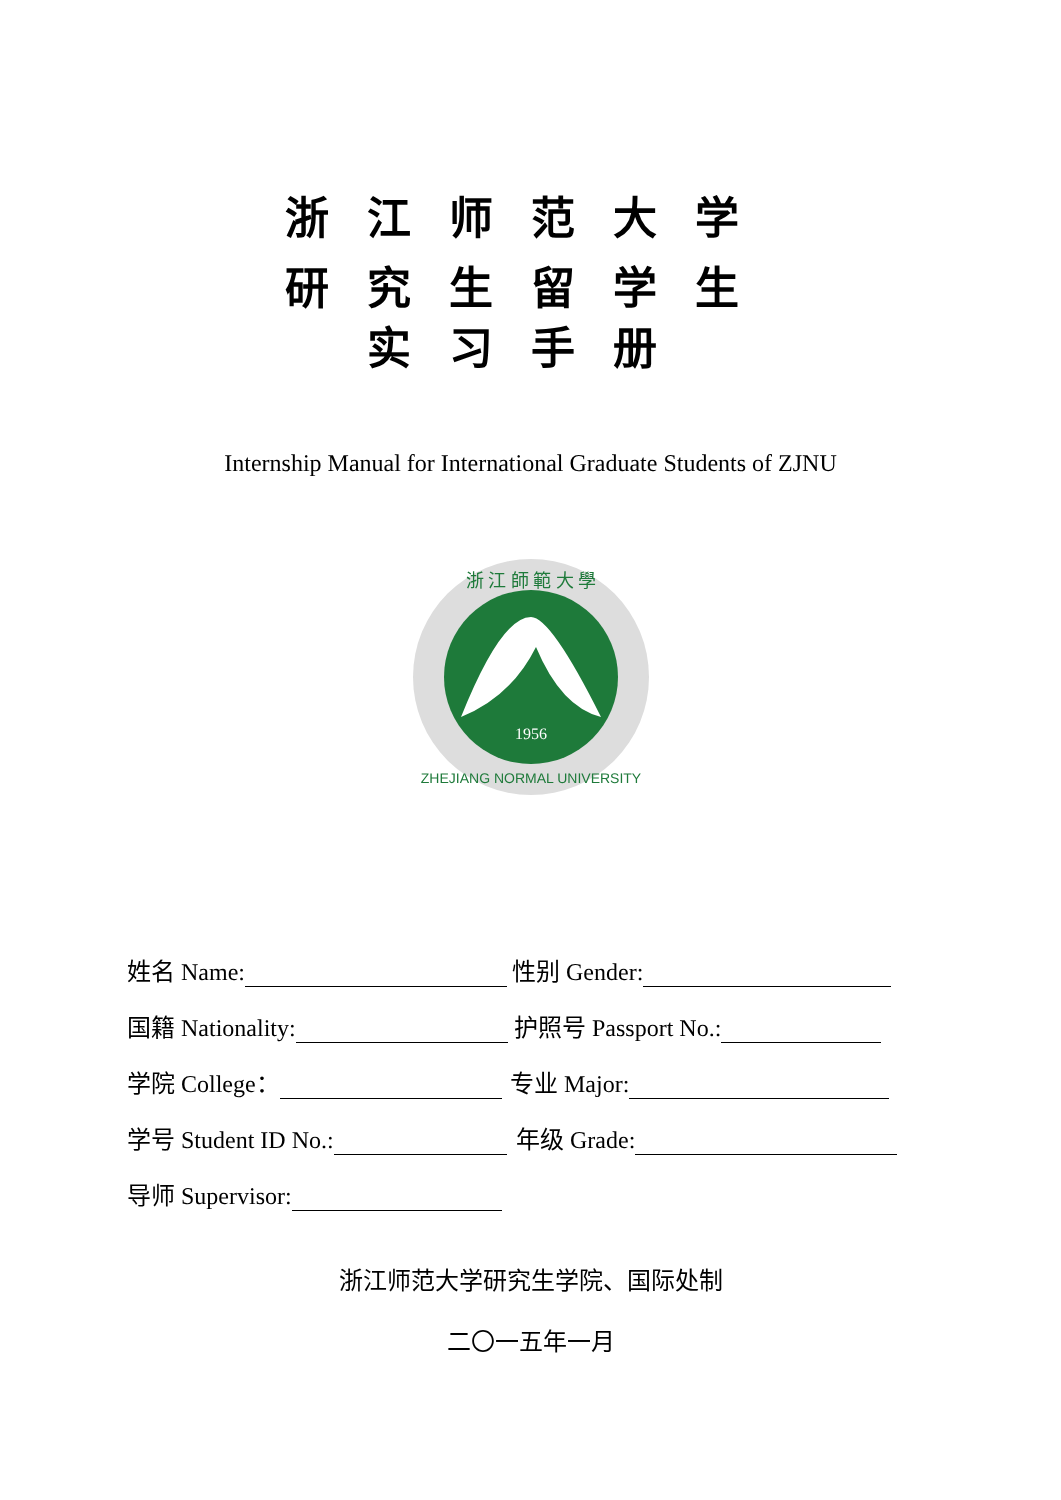浙江师范大学
研究生留学生
实习手册
Internship Manual for International Graduate Students of ZJNU
1956
ZHEJIANG NORMAL UNIVERSITY
浙 江 師 範 大 學
姓名 Name: 性别 Gender:
国籍 Nationality: 护照号 Passport No.:
学院 College： 专业 Major:
学号 Student ID No.: 年级 Grade:
导师 Supervisor:
浙江师范大学研究生学院、国际处制
二〇一五年一月